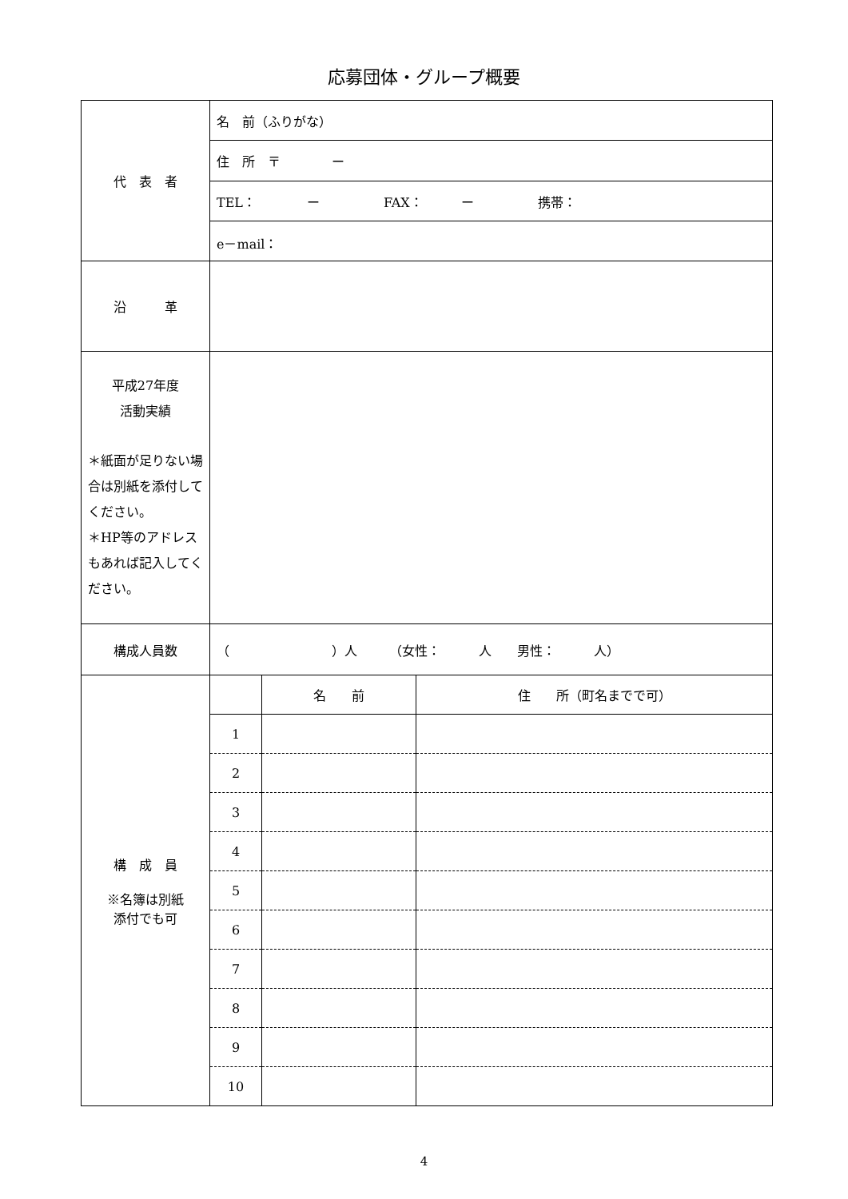応募団体・グループ概要
| 代 表 者 | 名 前（ふりがな） |
| | 住 所 〒 ー |
| | TEL： ー FAX： ー 携帯： |
| | e－mail： |
| 沿 革 | |
| 平成27年度 活動実績 ＊紙面が足りない場合は別紙を添付してください。 ＊HP等のアドレスもあれば記入してください。 | |
| 構成人員数 | （ ）人 （女性： 人 男性： 人） |
| 構 成 員 ※名簿は別紙 添付でも可 | / / 名 前 / 住 所（町名までで可） / / 1 / / / / 2 / / / / 3 / / / / 4 / / / / 5 / / / / 6 / / / / 7 / / / / 8 / / / / 9 / / / / 10 / / / |
4